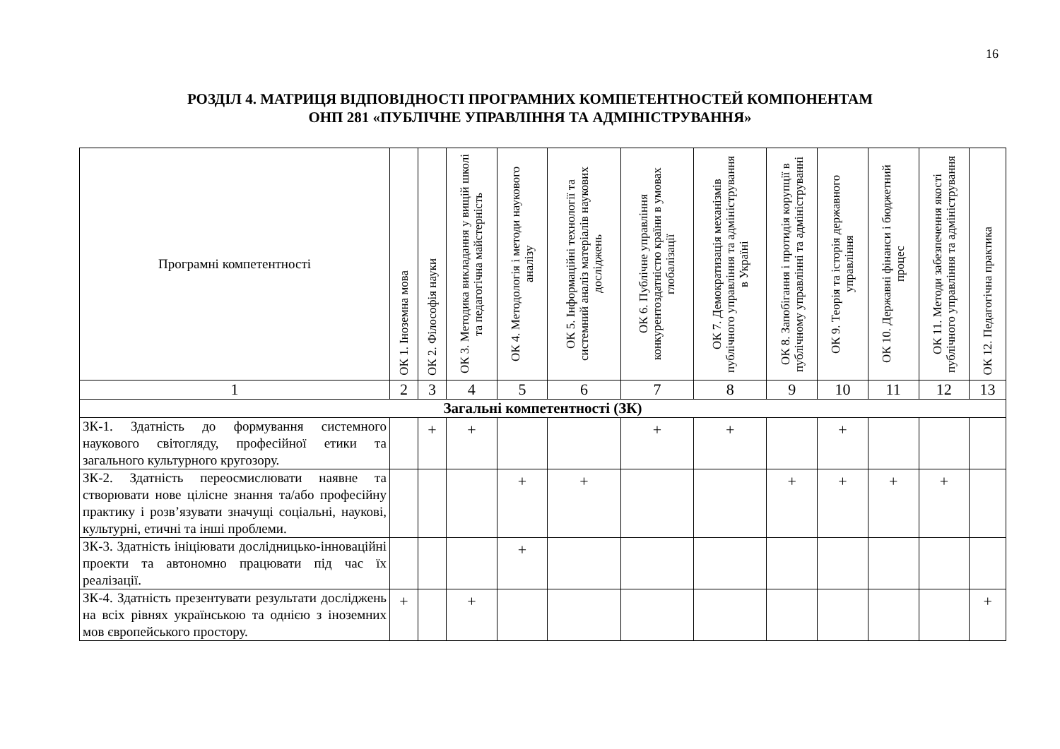16
РОЗДІЛ 4. МАТРИЦЯ ВІДПОВІДНОСТІ ПРОГРАМНИХ КОМПЕТЕНТНОСТЕЙ КОМПОНЕНТАМ
ОНП 281 «ПУБЛІЧНЕ УПРАВЛІННЯ ТА АДМІНІСТРУВАННЯ»
| Програмні компетентності | ОК 1. Іноземна мова | ОК 2. Філософія науки | ОК 3. Методика викладання у вищій школі та педагогічна майстерність | ОК 4. Методологія і методи наукового аналізу | ОК 5. Інформаційні технології та системний аналіз матеріалів наукових досліджень | ОК 6. Публічне управління конкурентоздатністю країни в умовах глобалізації | ОК 7. Демократизація механізмів публічного управління та адміністрування в Україні | ОК 8. Запобігання і протидія корупції в публічному управлінні та адмініструванні | ОК 9. Теорія та історія державного управління | ОК 10. Державні фінанси і бюджетний процес | ОК 11. Методи забезпечення якості публічного управління та адміністрування | ОК 12. Педагогічна практика |
| --- | --- | --- | --- | --- | --- | --- | --- | --- | --- | --- | --- | --- |
| 1 | 2 | 3 | 4 | 5 | 6 | 7 | 8 | 9 | 10 | 11 | 12 | 13 |
| Загальні компетентності (ЗК) | | | | | | | | | | | | |
| ЗК-1. Здатність до формування системного наукового світогляду, професійної етики та загального культурного кругозору. | | + | + | | | + | + | | + | | | |
| ЗК-2. Здатність переосмислювати наявне та створювати нове цілісне знання та/або професійну практику і розв’язувати значущі соціальні, наукові, культурні, етичні та інші проблеми. | | | | + | + | | | + | + | + | + | |
| ЗК-3. Здатність ініціювати дослідницько-інноваційні проекти та автономно працювати під час їх реалізації. | | | | + | | | | | | | | |
| ЗК-4. Здатність презентувати результати досліджень на всіх рівнях українською та однією з іноземних мов європейського простору. | + | | + | | | | | | | | | + |